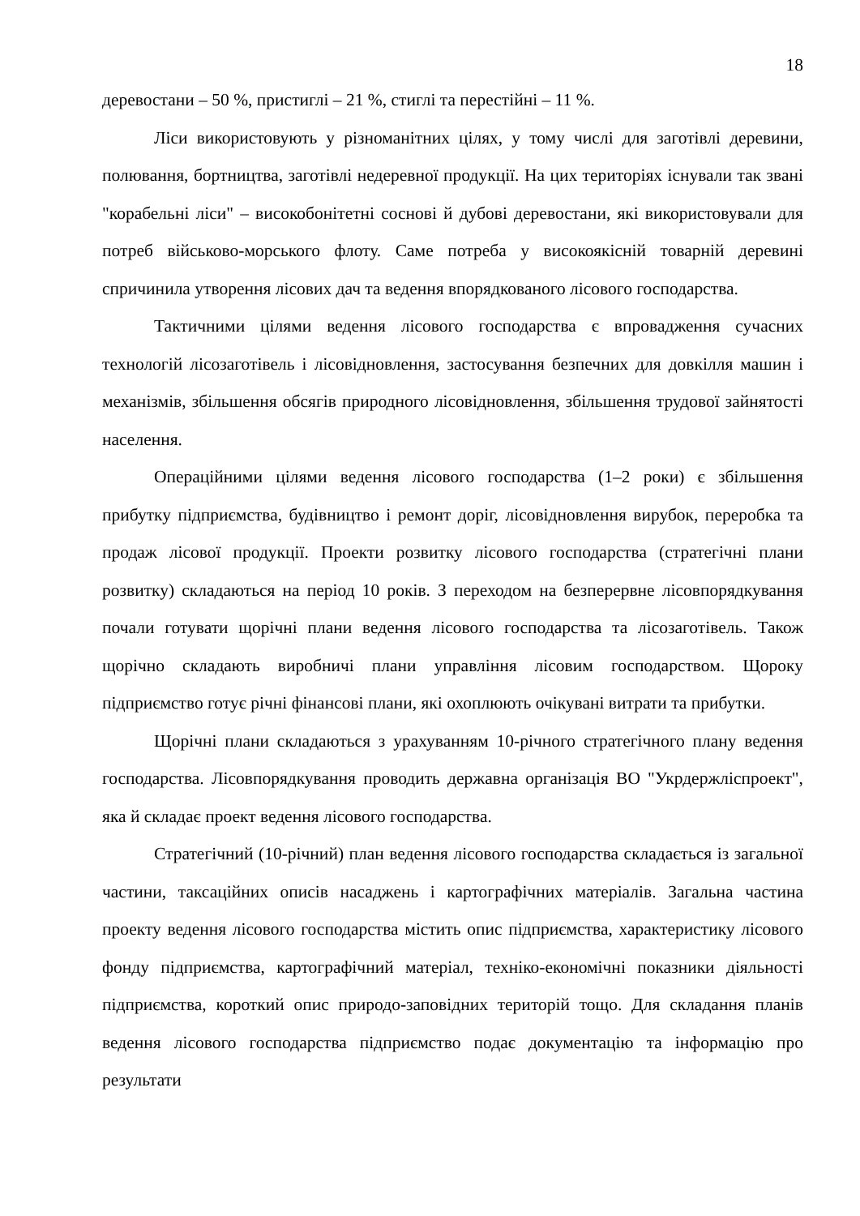18
деревостани – 50 %, пристиглі – 21 %, стиглі та перестійні – 11 %.
Ліси використовують у різноманітних цілях, у тому числі для заготівлі деревини, полювання, бортництва, заготівлі недеревної продукції. На цих територіях існували так звані "корабельні ліси" – високобонітетні соснові й дубові деревостани, які використовували для потреб військово-морського флоту. Саме потреба у високоякісній товарній деревині спричинила утворення лісових дач та ведення впорядкованого лісового господарства.
Тактичними цілями ведення лісового господарства є впровадження сучасних технологій лісозаготівель і лісовідновлення, застосування безпечних для довкілля машин і механізмів, збільшення обсягів природного лісовідновлення, збільшення трудової зайнятості населення.
Операційними цілями ведення лісового господарства (1–2 роки) є збільшення прибутку підприємства, будівництво і ремонт доріг, лісовідновлення вирубок, переробка та продаж лісової продукції. Проекти розвитку лісового господарства (стратегічні плани розвитку) складаються на період 10 років. З переходом на безперервне лісовпорядкування почали готувати щорічні плани ведення лісового господарства та лісозаготівель. Також щорічно складають виробничі плани управління лісовим господарством. Щороку підприємство готує річні фінансові плани, які охоплюють очікувані витрати та прибутки.
Щорічні плани складаються з урахуванням 10-річного стратегічного плану ведення господарства. Лісовпорядкування проводить державна організація ВО "Укрдержліспроект", яка й складає проект ведення лісового господарства.
Стратегічний (10-річний) план ведення лісового господарства складається із загальної частини, таксаційних описів насаджень і картографічних матеріалів. Загальна частина проекту ведення лісового господарства містить опис підприємства, характеристику лісового фонду підприємства, картографічний матеріал, техніко-економічні показники діяльності підприємства, короткий опис природо-заповідних територій тощо. Для складання планів ведення лісового господарства підприємство подає документацію та інформацію про результати